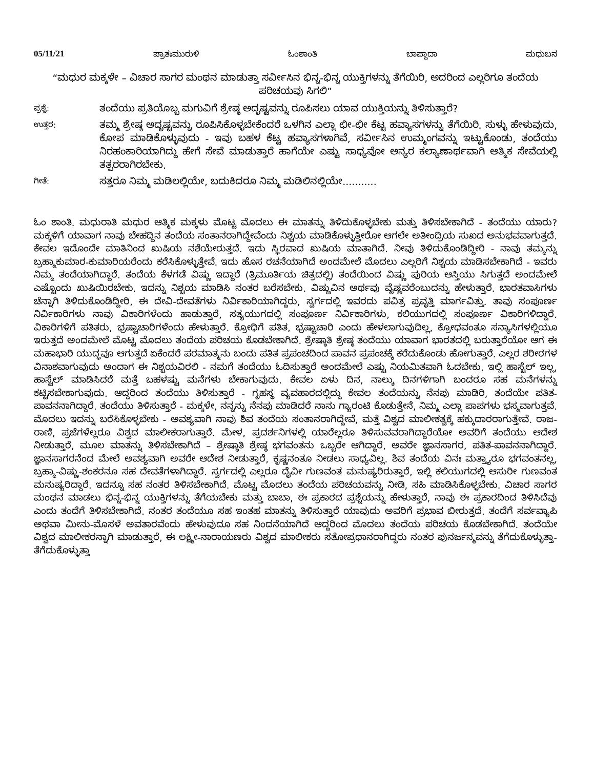05/11/21 ಪ್ರಾತಃಮುರುಳಿ ಓಂಶಾಂತಿ ಬಾಪ್ದಾದಾ ಮಧುಬನ
“ಮಧುರ ಮಕ್ಕಳೇ – ವಿಚಾರ ಸಾಗರ ಮಂಥನ ಮಾಡುತ್ತಾ ಸರ್ವೀಸಿನ ಭಿನ್ನ-ಭಿನ್ನ ಯುಕ್ತಿಗಳನ್ನು ತೆಗೆಯಿರಿ, ಅದರಿಂದ ಎಲ್ಲರಿಗೂ ತಂದೆಯ ಪರಿಚಯವು ಸಿಗಲಿ”
ಪ್ರಶ್ನೆ: ತಂದೆಯು ಪ್ರತಿಯೊಬ್ಬ ಮಗುವಿಗೆ ಶ್ರೇಷ್ಠ ಅದೃಷ್ಟವನ್ನು ರೂಪಿಸಲು ಯಾವ ಯುಕ್ತಿಯನ್ನು ತಿಳಿಸುತ್ತಾರೆ?
ಉತ್ತರ: ತಮ್ಮ ಶ್ರೇಷ್ಠ ಅದೃಷ್ಟವನ್ನು ರೂಪಿಸಿಕೊಳ್ಳಬೇಕೆಂದರೆ ಒಳಗಿನ ಎಲ್ಲಾ ಛೀ-ಛೀ ಕೆಟ್ಟ ಹವ್ಯಾಸಗಳನ್ನು ತೆಗೆಯಿರಿ. ಸುಳ್ಳು ಹೇಳುವುದು, ಕೋಪ ಮಾಡಿಕೊಳ್ಳುವುದು - ಇವು ಬಹಳ ಕೆಟ್ಟ ಹವ್ಯಾಸಗಳಾಗಿವೆ, ಸರ್ವೀಸಿನ ಉಮ್ಮಂಗವನ್ನು ಇಟ್ಟುಕೊಂಡು, ತಂದೆಯು ನಿರಹಂಕಾರಿಯಾಗಿದ್ದು ಹೇಗೆ ಸೇವೆ ಮಾಡುತ್ತಾರೆ ಹಾಗೆಯೇ ಎಷ್ಟು ಸಾಧ್ಯವೋ ಅನ್ಯರ ಕಲ್ಯಾಣಾರ್ಥವಾಗಿ ಆತ್ಮಿಕ ಸೇವೆಯಲ್ಲಿ ತತ್ಪರರಾಗಿರಬೇಕು.
ಗೀತೆ: ಸತ್ತರೂ ನಿಮ್ಮ ಮಡಿಲಲ್ಲಿಯೇ, ಬದುಕಿದರೂ ನಿಮ್ಮ ಮಡಿಲಿನಲ್ಲಿಯೇ...........
ಓಂ ಶಾಂತಿ. ಮಧುರಾತಿ ಮಧುರ ಆತ್ಮಿಕ ಮಕ್ಕಳು ಮೊಟ್ಟ ಮೊದಲು ಈ ಮಾತನ್ನು ತಿಳಿದುಕೊಳ್ಳಬೇಕು ಮತ್ತು ತಿಳಿಸಬೇಕಾಗಿದೆ - ತಂದೆಯು ಯಾರು? ಮಕ್ಕಳಿಗೆ ಯಾವಾಗ ನಾವು ಬೇಹದ್ದಿನ ತಂದೆಯ ಸಂತಾನರಾಗಿದ್ದೇವೆಂದು ನಿಶ್ಚಯ ಮಾಡಿಕೊಳ್ಳುತ್ತೀರೋ ಆಗಲೇ ಅತೀಂದ್ರಿಯ ಸುಖದ ಅನುಭವವಾಗುತ್ತದೆ. ಕೇವಲ ಇದೊಂದೇ ಮಾತಿನಿಂದ ಖುಷಿಯ ನಶೆಯೇರುತ್ತದೆ. ಇದು ಸ್ಥಿರವಾದ ಖುಷಿಯ ಮಾತಾಗಿದೆ. ನೀವು ತಿಳಿದುಕೊಂಡಿದ್ದೀರಿ - ನಾವು ತಮ್ಮನ್ನು ಬ್ರಹ್ಮಾಕುಮಾರ-ಕುಮಾರಿಯರೆಂದು ಕರೆಸಿಕೊಳ್ಳುತ್ತೇವೆ. ಇದು ಹೊಸ ರಚನೆಯಾಗಿದೆ ಅಂದಮೇಲೆ ಮೊದಲು ಎಲ್ಲರಿಗೆ ನಿಶ್ಚಯ ಮಾಡಿಸಬೇಕಾಗಿದೆ - ಇವರು ನಿಮ್ಮ ತಂದೆಯಾಗಿದ್ದಾರೆ. ತಂದೆಯ ಕೆಳಗಡೆ ವಿಷ್ಣು ಇದ್ದಾರೆ (ತ್ರಿಮೂರ್ತಿಯ ಚಿತ್ರದಲ್ಲಿ) ತಂದೆಯಿಂದ ವಿಷ್ಣು ಪುರಿಯ ಆಸ್ತಿಯು ಸಿಗುತ್ತದೆ ಅಂದಮೇಲೆ ಎಷ್ಟೊಂದು ಖುಷಿಯಿರಬೇಕು. ಇದನ್ನು ನಿಶ್ಚಯ ಮಾಡಿಸಿ ನಂತರ ಬರೆಸಬೇಕು. ವಿಷ್ಣುವಿನ ಅರ್ಥವು ವೈಷ್ಣವರೆಂಬುದನ್ನು ಹೇಳುತ್ತಾರೆ. ಭಾರತವಾಸಿಗಳು ಚೆನ್ನಾಗಿ ತಿಳಿದುಕೊಂಡಿದ್ದೀರಿ, ಈ ದೇವಿ-ದೇವತೆಗಳು ನಿರ್ವಿಕಾರಿಯಾಗಿದ್ದರು, ಸ್ವರ್ಗದಲ್ಲಿ ಇವರದು ಪವಿತ್ರ ಪ್ರವೃತ್ತಿ ಮಾರ್ಗವಿತ್ತು. ತಾವು ಸಂಪೂರ್ಣ ನಿರ್ವಿಕಾರಿಗಳು ನಾವು ವಿಕಾರಿಗಳೆಂದು ಹಾಡುತ್ತಾರೆ, ಸತ್ಯಯುಗದಲ್ಲಿ ಸಂಪೂರ್ಣ ನಿರ್ವಿಕಾರಿಗಳು, ಕಲಿಯುಗದಲ್ಲಿ ಸಂಪೂರ್ಣ ವಿಕಾರಿಗಳಿದ್ದಾರೆ. ವಿಕಾರಿಗಳಿಗೆ ಪತಿತರು, ಭ್ರಷ್ಟಾಚಾರಿಗಳೆಂದು ಹೇಳುತ್ತಾರೆ. ಕ್ರೋಧಿಗೆ ಪತಿತ, ಭ್ರಷ್ಟಾಚಾರಿ ಎಂದು ಹೇಳಲಾಗುವುದಿಲ್ಲ, ಕ್ರೋಧವಂತೂ ಸನ್ಯಾಸಿಗಳಲ್ಲಿಯೂ ಇರುತ್ತದೆ ಅಂದಮೇಲೆ ಮೊಟ್ಟ ಮೊದಲು ತಂದೆಯ ಪರಿಚಯ ಕೊಡಬೇಕಾಗಿದೆ. ಶ್ರೇಷ್ಠಾತಿ ಶ್ರೇಷ್ಠ ತಂದೆಯು ಯಾವಾಗ ಭಾರತದಲ್ಲಿ ಬರುತ್ತಾರೆಯೋ ಆಗ ಈ ಮಹಾಭಾರಿ ಯುದ್ಧವೂ ಆಗುತ್ತದೆ ಏಕೆಂದರೆ ಪರಮಾತ್ಮನು ಬಂದು ಪತಿತ ಪ್ರಪಂಚದಿಂದ ಪಾವನ ಪ್ರಪಂಚಕ್ಕೆ ಕರೆದುಕೊಂಡು ಹೋಗುತ್ತಾರೆ. ಎಲ್ಲರ ಶರೀರಗಳ ವಿನಾಶವಾಗುವುದು ಅಂದಾಗ ಈ ನಿಶ್ಚಯವಿರಲಿ - ನಮಗೆ ತಂದೆಯು ಓದಿಸುತ್ತಾರೆ ಅಂದಮೇಲೆ ಎಷ್ಟು ನಿಯಮಿತವಾಗಿ ಓದಬೇಕು. ಇಲ್ಲಿ ಹಾಸ್ಟೆಲ್ ಇಲ್ಲ, ಹಾಸ್ಟೆಲ್ ಮಾಡಿಸಿದರೆ ಮತ್ತೆ ಬಹಳಷ್ಟು ಮನೆಗಳು ಬೇಕಾಗುವುದು. ಕೇವಲ ಏಳು ದಿನ, ನಾಲ್ಕು ದಿನಗಳಿಗಾಗಿ ಬಂದರೂ ಸಹ ಮನೆಗಳನ್ನು ಕಟ್ಟಿಸಬೇಕಾಗುವುದು. ಆದ್ದರಿಂದ ತಂದೆಯು ತಿಳಿಸುತ್ತಾರೆ - ಗೃಹಸ್ಥ ವ್ಯವಹಾರದಲ್ಲಿದ್ದು ಕೇವಲ ತಂದೆಯನ್ನು ನೆನಪು ಮಾಡಿರಿ, ತಂದೆಯೇ ಪತಿತ-ಪಾವನನಾಗಿದ್ದಾರೆ. ತಂದೆಯು ತಿಳಿಸುತ್ತಾರೆ - ಮಕ್ಕಳೇ, ನನ್ನನ್ನು ನೆನಪು ಮಾಡಿದರೆ ನಾನು ಗ್ಯಾರಂಟಿ ಕೊಡುತ್ತೇನೆ, ನಿಮ್ಮ ಎಲ್ಲಾ ಪಾಪಗಳು ಭಸ್ಮವಾಗುತ್ತವೆ. ಮೊದಲು ಇದನ್ನು ಬರೆಸಿಕೊಳ್ಳಬೇಕು - ಅವಶ್ಯವಾಗಿ ನಾವು ಶಿವ ತಂದೆಯ ಸಂತಾನರಾಗಿದ್ದೇವೆ, ಮತ್ತೆ ವಿಶ್ವದ ಮಾಲೀಕತ್ವಕ್ಕೆ ಹಕ್ಕುದಾರರಾಗುತ್ತೇವೆ. ರಾಜ-ರಾಣಿ, ಪ್ರಜೆಗಳೆಲ್ಲರೂ ವಿಶ್ವದ ಮಾಲೀಕರಾಗುತ್ತಾರೆ. ಮೇಳ, ಪ್ರದರ್ಶನಿಗಳಲ್ಲಿ ಯಾರೆಲ್ಲರೂ ತಿಳಿಸುವವರಾಗಿದ್ದಾರೆಯೋ ಅವರಿಗೆ ತಂದೆಯು ಆದೇಶ ನೀಡುತ್ತಾರೆ, ಮೂಲ ಮಾತನ್ನು ತಿಳಿಸಬೇಕಾಗಿದೆ – ಶ್ರೇಷ್ಠಾತಿ ಶ್ರೇಷ್ಠ ಭಗವಂತನು ಒಬ್ಬರೇ ಆಗಿದ್ದಾರೆ, ಅವರೇ ಜ್ಞಾನಸಾಗರ, ಪತಿತ-ಪಾವನನಾಗಿದ್ದಾರೆ. ಜ್ಞಾನಸಾಗರನೆಂದ ಮೇಲೆ ಅವಶ್ಯವಾಗಿ ಅವರೇ ಆದೇಶ ನೀಡುತ್ತಾರೆ, ಕೃಷ್ಣನಂತೂ ನೀಡಲು ಸಾಧ್ಯವಿಲ್ಲ. ಶಿವ ತಂದೆಯ ವಿನಃ ಮತ್ತ್ಯಾರೂ ಭಗವಂತನಲ್ಲ, ಬ್ರಹ್ಮಾ-ವಿಷ್ಣು-ಶಂಕರನೂ ಸಹ ದೇವತೆಗಳಾಗಿದ್ದಾರೆ. ಸ್ವರ್ಗದಲ್ಲಿ ಎಲ್ಲರೂ ದೈವೀ ಗುಣವಂತ ಮನುಷ್ಯರಿರುತ್ತಾರೆ, ಇಲ್ಲಿ ಕಲಿಯುಗದಲ್ಲಿ ಆಸುರೀ ಗುಣವಂತ ಮನುಷ್ಯರಿದ್ದಾರೆ. ಇದನ್ನೂ ಸಹ ನಂತರ ತಿಳಿಸಬೇಕಾಗಿದೆ. ಮೊಟ್ಟ ಮೊದಲು ತಂದೆಯ ಪರಿಚಯವನ್ನು ನೀಡಿ, ಸಹಿ ಮಾಡಿಸಿಕೊಳ್ಳಬೇಕು. ವಿಚಾರ ಸಾಗರ ಮಂಥನ ಮಾಡಲು ಭಿನ್ನ-ಭಿನ್ನ ಯುಕ್ತಿಗಳನ್ನು ತೆಗೆಯಬೇಕು ಮತ್ತು ಬಾಬಾ, ಈ ಪ್ರಕಾರದ ಪ್ರಶ್ನೆಯನ್ನು ಹೇಳುತ್ತಾರೆ, ನಾವು ಈ ಪ್ರಕಾರದಿಂದ ತಿಳಿಸಿದೆವು ಎಂದು ತಂದೆಗೆ ತಿಳಿಸಬೇಕಾಗಿದೆ. ನಂತರ ತಂದೆಯೂ ಸಹ ಇಂತಹ ಮಾತನ್ನು ತಿಳಿಸುತ್ತಾರೆ ಯಾವುದು ಅವರಿಗೆ ಪ್ರಭಾವ ಬೀರುತ್ತದೆ. ತಂದೆಗೆ ಸರ್ವವ್ಯಾಪಿ ಅಥವಾ ಮೀನು-ಮೊಸಳೆ ಅವತಾರವೆಂದು ಹೇಳುವುದೂ ಸಹ ನಿಂದನೆಯಾಗಿದೆ ಆದ್ದರಿಂದ ಮೊದಲು ತಂದೆಯ ಪರಿಚಯ ಕೊಡಬೇಕಾಗಿದೆ. ತಂದೆಯೇ ವಿಶ್ವದ ಮಾಲೀಕರನ್ನಾಗಿ ಮಾಡುತ್ತಾರೆ, ಈ ಲಕ್ಷ್ಮೀ-ನಾರಾಯಣರು ವಿಶ್ವದ ಮಾಲೀಕರು ಸತೋಪ್ರಧಾನರಾಗಿದ್ದರು ನಂತರ ಪುನರ್ಜನ್ಮವನ್ನು ತೆಗೆದುಕೊಳ್ಳುತ್ತಾ-ತೆಗೆದುಕೊಳ್ಳುತ್ತಾ